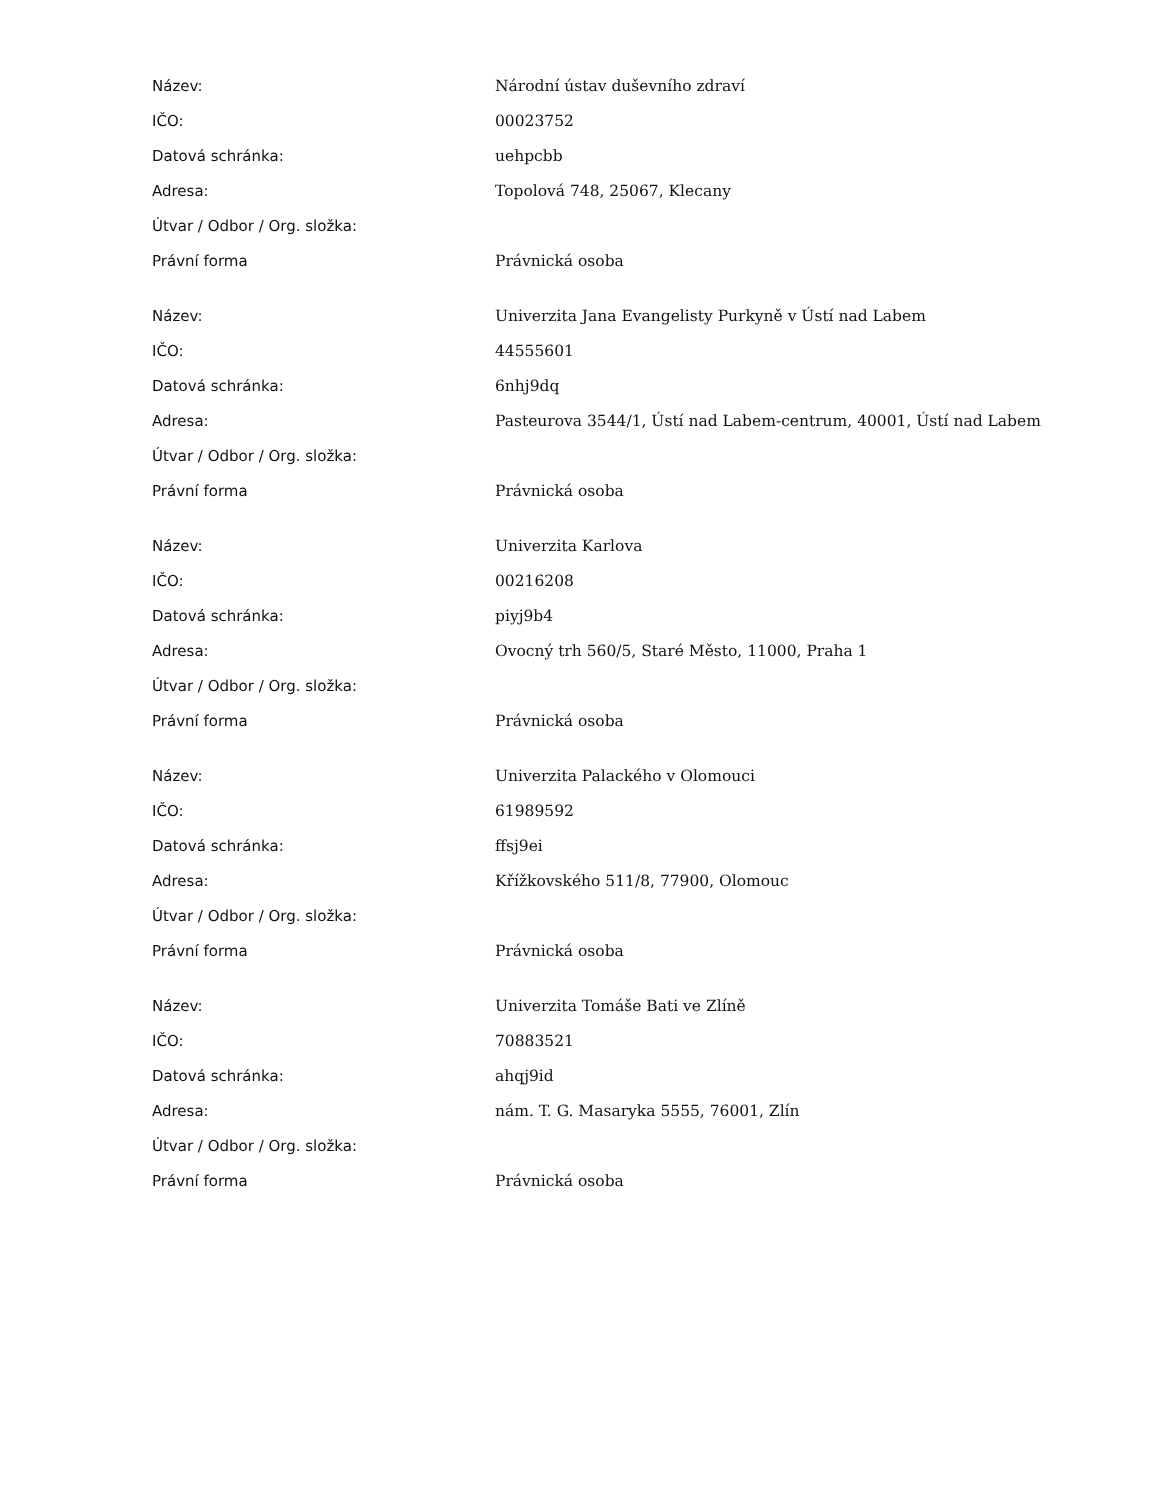| Název: | Národní ústav duševního zdraví |
| IČO: | 00023752 |
| Datová schránka: | uehpcbb |
| Adresa: | Topolová 748, 25067, Klecany |
| Útvar / Odbor / Org. složka: | |
| Právní forma | Právnická osoba |
| Název: | Univerzita Jana Evangelisty Purkyně v Ústí nad Labem |
| IČO: | 44555601 |
| Datová schránka: | 6nhj9dq |
| Adresa: | Pasteurova 3544/1, Ústí nad Labem-centrum, 40001, Ústí nad Labem |
| Útvar / Odbor / Org. složka: | |
| Právní forma | Právnická osoba |
| Název: | Univerzita Karlova |
| IČO: | 00216208 |
| Datová schránka: | piyj9b4 |
| Adresa: | Ovocný trh 560/5, Staré Město, 11000, Praha 1 |
| Útvar / Odbor / Org. složka: | |
| Právní forma | Právnická osoba |
| Název: | Univerzita Palackého v Olomouci |
| IČO: | 61989592 |
| Datová schránka: | ffsj9ei |
| Adresa: | Křížkovského 511/8, 77900, Olomouc |
| Útvar / Odbor / Org. složka: | |
| Právní forma | Právnická osoba |
| Název: | Univerzita Tomáše Bati ve Zlíně |
| IČO: | 70883521 |
| Datová schránka: | ahqj9id |
| Adresa: | nám. T. G. Masaryka 5555, 76001, Zlín |
| Útvar / Odbor / Org. složka: | |
| Právní forma | Právnická osoba |